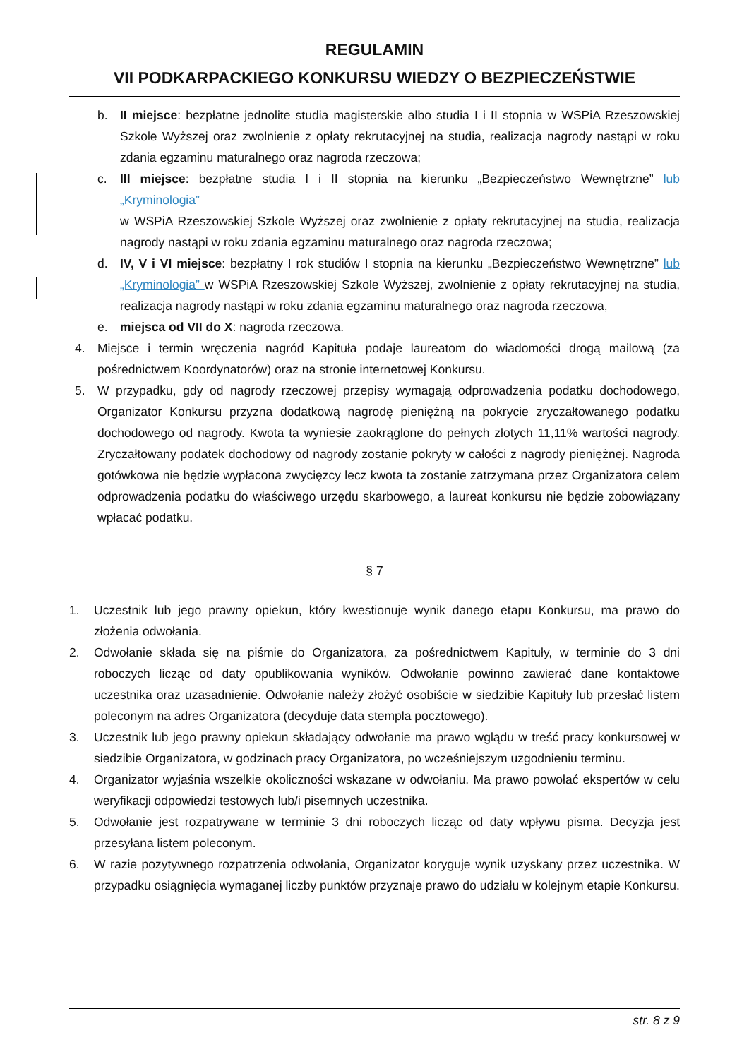REGULAMIN
VII PODKARPACKIEGO KONKURSU WIEDZY O BEZPIECZEŃSTWIE
b. II miejsce: bezpłatne jednolite studia magisterskie albo studia I i II stopnia w WSPiA Rzeszowskiej Szkole Wyższej oraz zwolnienie z opłaty rekrutacyjnej na studia, realizacja nagrody nastąpi w roku zdania egzaminu maturalnego oraz nagroda rzeczowa;
c. III miejsce: bezpłatne studia I i II stopnia na kierunku „Bezpieczeństwo Wewnętrzne” lub „Kryminologia”
w WSPiA Rzeszowskiej Szkole Wyższej oraz zwolnienie z opłaty rekrutacyjnej na studia, realizacja nagrody nastąpi w roku zdania egzaminu maturalnego oraz nagroda rzeczowa;
d. IV, V i VI miejsce: bezpłatny I rok studiów I stopnia na kierunku „Bezpieczeństwo Wewnętrzne” lub „Kryminologia” w WSPiA Rzeszowskiej Szkole Wyższej, zwolnienie z opłaty rekrutacyjnej na studia, realizacja nagrody nastąpi w roku zdania egzaminu maturalnego oraz nagroda rzeczowa,
e. miejsca od VII do X: nagroda rzeczowa.
4. Miejsce i termin wręczenia nagród Kapituła podaje laureatom do wiadomości drogą mailową (za pośrednictwem Koordynatorów) oraz na stronie internetowej Konkursu.
5. W przypadku, gdy od nagrody rzeczowej przepisy wymagają odprowadzenia podatku dochodowego, Organizator Konkursu przyzna dodatkową nagrodę pieniężną na pokrycie zryczałtowanego podatku dochodowego od nagrody. Kwota ta wyniesie zaokrąglone do pełnych złotych 11,11% wartości nagrody. Zryczałtowany podatek dochodowy od nagrody zostanie pokryty w całości z nagrody pieniężnej. Nagroda gotówkowa nie będzie wypłacona zwycięzcy lecz kwota ta zostanie zatrzymana przez Organizatora celem odprowadzenia podatku do właściwego urzędu skarbowego, a laureat konkursu nie będzie zobowiązany wpłacać podatku.
§ 7
1. Uczestnik lub jego prawny opiekun, który kwestionuje wynik danego etapu Konkursu, ma prawo do złożenia odwołania.
2. Odwołanie składa się na piśmie do Organizatora, za pośrednictwem Kapituły, w terminie do 3 dni roboczych licząc od daty opublikowania wyników. Odwołanie powinno zawierać dane kontaktowe uczestnika oraz uzasadnienie. Odwołanie należy złożyć osobiście w siedzibie Kapituły lub przesłać listem poleconym na adres Organizatora (decyduje data stempla pocztowego).
3. Uczestnik lub jego prawny opiekun składający odwołanie ma prawo wglądu w treść pracy konkursowej w siedzibie Organizatora, w godzinach pracy Organizatora, po wcześniejszym uzgodnieniu terminu.
4. Organizator wyjaśnia wszelkie okoliczności wskazane w odwołaniu. Ma prawo powołać ekspertów w celu weryfikacji odpowiedzi testowych lub/i pisemnych uczestnika.
5. Odwołanie jest rozpatrywane w terminie 3 dni roboczych licząc od daty wpływu pisma. Decyzja jest przesyłana listem poleconym.
6. W razie pozytywnego rozpatrzenia odwołania, Organizator koryguje wynik uzyskany przez uczestnika. W przypadku osiągnięcia wymaganej liczby punktów przyznaje prawo do udziału w kolejnym etapie Konkursu.
str. 8 z 9